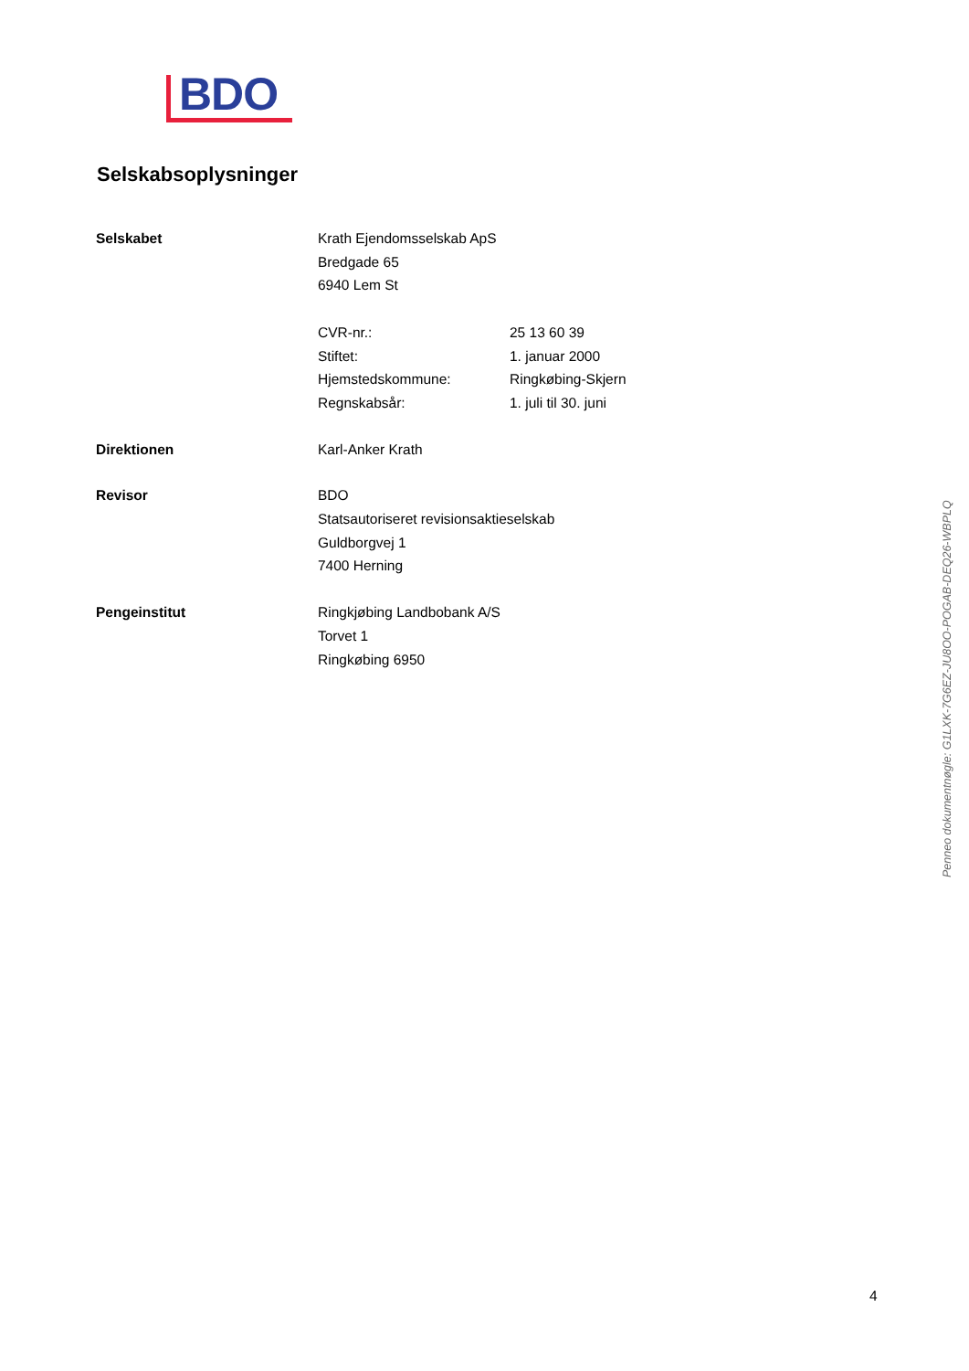BDO
Selskabsoplysninger
Selskabet Krath Ejendomsselskab ApS
Bredgade 65
6940 Lem St
CVR-nr.: 25 13 60 39
Stiftet: 1. januar 2000
Hjemstedskommune: Ringkøbing-Skjern
Regnskabsår: 1. juli til 30. juni
Direktionen Karl-Anker Krath
Revisor BDO
Statsautoriseret revisionsaktieselskab
Guldborgvej 1
7400 Herning
Pengeinstitut Ringkjøbing Landbobank A/S
Torvet 1
Ringkøbing 6950
Penneo dokumentnøgle: G1LXK-7G6EZ-JU8OO-POGAB-DEQ26-WBPLQ
4